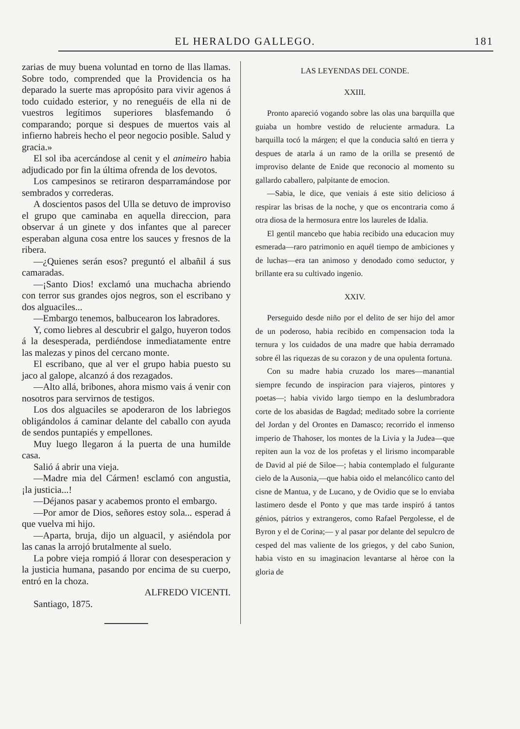EL HERALDO GALLEGO. 181
zarias de muy buena voluntad en torno de llas llamas. Sobre todo, comprended que la Providencia os ha deparado la suerte mas apropósito para vivir agenos á todo cuidado esterior, y no reneguéis de ella ni de vuestros legítimos superiores blasfemando ó comparando; porque si despues de muertos vais al infierno habreis hecho el peor negocio posible. Salud y gracia.»
El sol iba acercándose al cenit y el animeiro habia adjudicado por fin la última ofrenda de los devotos.
Los campesinos se retiraron desparramándose por sembrados y correderas.
A doscientos pasos del Ulla se detuvo de improviso el grupo que caminaba en aquella direccion, para observar á un ginete y dos infantes que al parecer esperaban alguna cosa entre los sauces y fresnos de la ribera.
—¿Quienes serán esos? preguntó el albañil á sus camaradas.
—¡Santo Dios! exclamó una muchacha abriendo con terror sus grandes ojos negros, son el escribano y dos alguaciles...
—Embargo tenemos, balbucearon los labradores.
Y, como liebres al descubrir el galgo, huyeron todos á la desesperada, perdiéndose inmediatamente entre las malezas y pinos del cercano monte.
El escribano, que al ver el grupo habia puesto su jaco al galope, alcanzó á dos rezagados.
—Alto allá, bribones, ahora mismo vais á venir con nosotros para servirnos de testigos.
Los dos alguaciles se apoderaron de los labriegos obligándolos á caminar delante del caballo con ayuda de sendos puntapiés y empellones.
Muy luego llegaron á la puerta de una humilde casa.
Salió á abrir una vieja.
—Madre mia del Cármen! esclamó con angustia, ¡la justicia...!
—Déjanos pasar y acabemos pronto el embargo.
—Por amor de Dios, señores estoy sola... esperad á que vuelva mi hijo.
—Aparta, bruja, dijo un alguacil, y asiéndola por las canas la arrojó brutalmente al suelo.
La pobre vieja rompió á llorar con desesperacion y la justicia humana, pasando por encima de su cuerpo, entró en la choza.
ALFREDO VICENTI.
Santiago, 1875.
LAS LEYENDAS DEL CONDE.
XXIII.
Pronto apareció vogando sobre las olas una barquilla que guiaba un hombre vestido de reluciente armadura. La barquilla tocó la márgen; el que la conducia saltó en tierra y despues de atarla á un ramo de la orilla se presentó de improviso delante de Enide que reconocio al momento su gallardo caballero, palpitante de emocion.
—Sabia, le dice, que veniais á este sitio delicioso á respirar las brisas de la noche, y que os encontraria como á otra diosa de la hermosura entre los laureles de Idalia.
El gentil mancebo que habia recibido una educacion muy esmerada—raro patrimonio en aquél tiempo de ambiciones y de luchas—era tan animoso y denodado como seductor, y brillante era su cultivado ingenio.
XXIV.
Perseguido desde niño por el delito de ser hijo del amor de un poderoso, habia recibido en compensacion toda la ternura y los cuidados de una madre que habia derramado sobre él las riquezas de su corazon y de una opulenta fortuna.
Con su madre habia cruzado los mares—manantial siempre fecundo de inspiracion para viajeros, pintores y poetas—; habia vivido largo tiempo en la deslumbradora corte de los abasidas de Bagdad; meditado sobre la corriente del Jordan y del Orontes en Damasco; recorrido el inmenso imperio de Thahoser, los montes de la Livia y la Judea—que repiten aun la voz de los profetas y el lirismo incomparable de David al pié de Siloe—; habia contemplado el fulgurante cielo de la Ausonia,—que habia oido el melancólico canto del cisne de Mantua, y de Lucano, y de Ovidio que se lo enviaba lastimero desde el Ponto y que mas tarde inspiró á tantos génios, pátrios y extrangeros, como Rafael Pergolesse, el de Byron y el de Corina;— y al pasar por delante del sepulcro de cesped del mas valiente de los griegos, y del cabo Sunion, habia visto en su imaginacion levantarse al hèroe con la gloria de